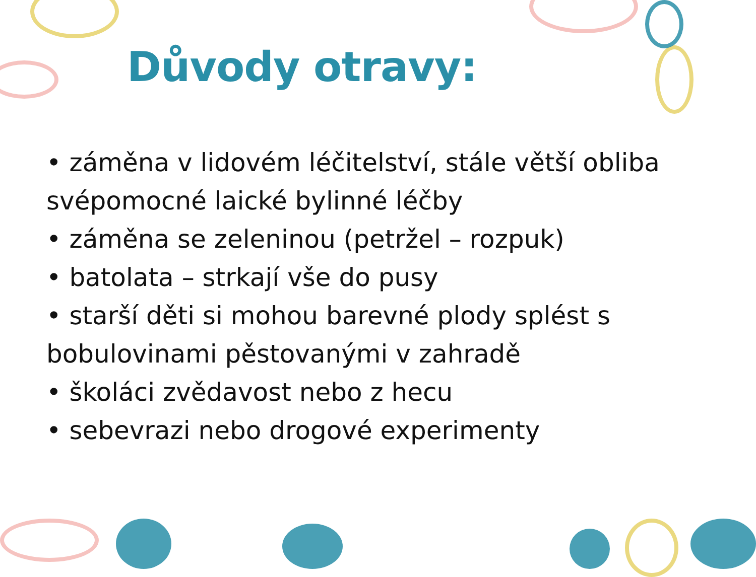Důvody otravy:
• záměna v lidovém léčitelství, stále větší obliba svépomocné laické bylinné léčby
• záměna se zeleninou (petržel – rozpuk)
• batolata – strkají vše do pusy
• starší děti si mohou barevné plody splést s bobulovinami pěstovanými v zahradě
• školáci zvědavost nebo z hecu
• sebevrazi nebo drogové experimenty